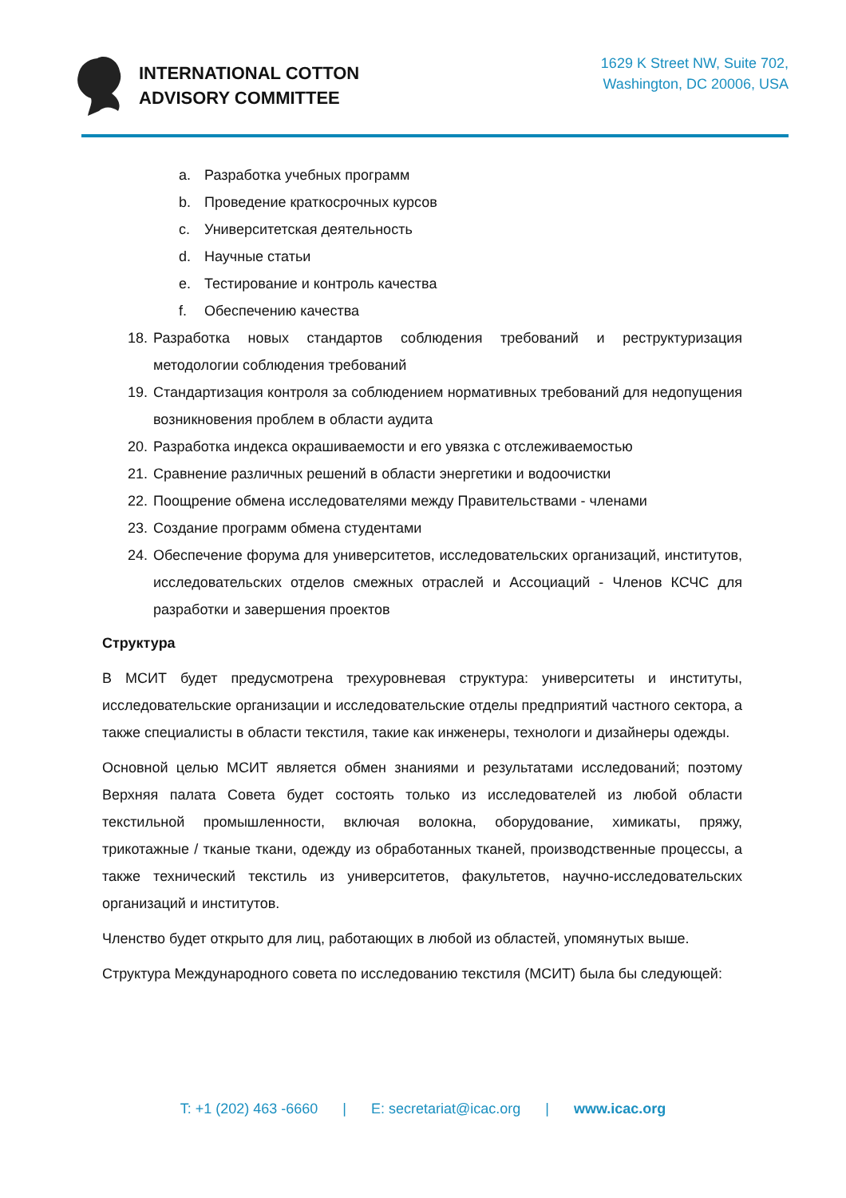INTERNATIONAL COTTON
ADVISORY COMMITTEE
1629 K Street NW, Suite 702,
Washington, DC 20006, USA
a. Разработка учебных программ
b. Проведение краткосрочных курсов
c. Университетская деятельность
d. Научные статьи
e. Тестирование и контроль качества
f. Обеспечению качества
18. Разработка новых стандартов соблюдения требований и реструктуризация методологии соблюдения требований
19. Стандартизация контроля за соблюдением нормативных требований для недопущения возникновения проблем в области аудита
20. Разработка индекса окрашиваемости и его увязка с отслеживаемостью
21. Сравнение различных решений в области энергетики и водоочистки
22. Поощрение обмена исследователями между Правительствами - членами
23. Создание программ обмена студентами
24. Обеспечение форума для университетов, исследовательских организаций, институтов, исследовательских отделов смежных отраслей и Ассоциаций - Членов КСЧС для разработки и завершения проектов
Структура
В МСИТ будет предусмотрена трехуровневая структура: университеты и институты, исследовательские организации и исследовательские отделы предприятий частного сектора, а также специалисты в области текстиля, такие как инженеры, технологи и дизайнеры одежды.
Основной целью МСИТ является обмен знаниями и результатами исследований; поэтому Верхняя палата Совета будет состоять только из исследователей из любой области текстильной промышленности, включая волокна, оборудование, химикаты, пряжу, трикотажные / тканые ткани, одежду из обработанных тканей, производственные процессы, а также технический текстиль из университетов, факультетов, научно-исследовательских организаций и институтов.
Членство будет открыто для лиц, работающих в любой из областей, упомянутых выше.
Структура Международного совета по исследованию текстиля (МСИТ) была бы следующей:
T: +1 (202) 463 -6660 | E: secretariat@icac.org | www.icac.org